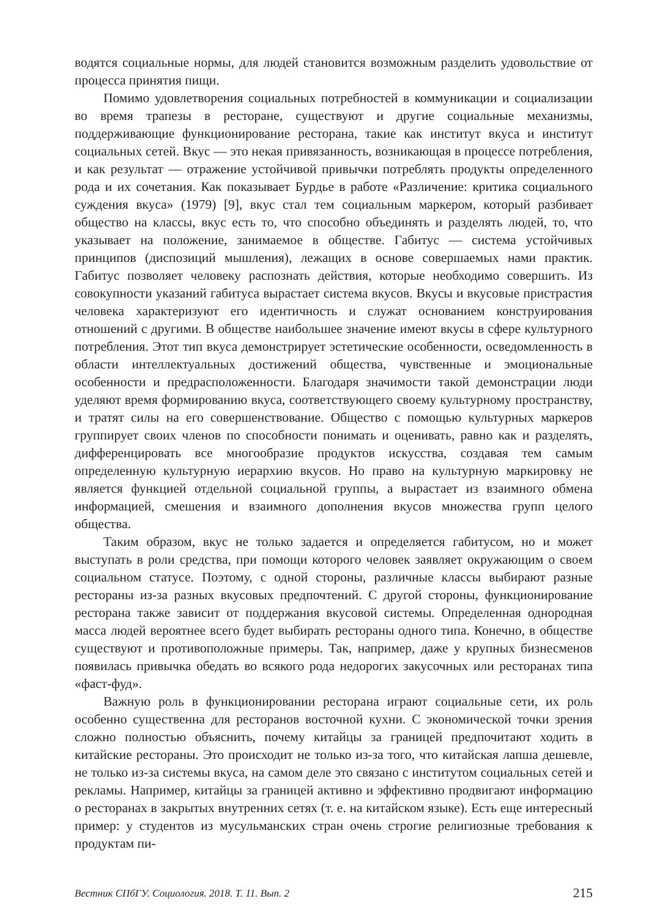водятся социальные нормы, для людей становится возможным разделить удовольствие от процесса принятия пищи.
Помимо удовлетворения социальных потребностей в коммуникации и социализации во время трапезы в ресторане, существуют и другие социальные механизмы, поддерживающие функционирование ресторана, такие как институт вкуса и институт социальных сетей. Вкус — это некая привязанность, возникающая в процессе потребления, и как результат — отражение устойчивой привычки потреблять продукты определенного рода и их сочетания. Как показывает Бурдье в работе «Различение: критика социального суждения вкуса» (1979) [9], вкус стал тем социальным маркером, который разбивает общество на классы, вкус есть то, что способно объединять и разделять людей, то, что указывает на положение, занимаемое в обществе. Габитус — система устойчивых принципов (диспозиций мышления), лежащих в основе совершаемых нами практик. Габитус позволяет человеку распознать действия, которые необходимо совершить. Из совокупности указаний габитуса вырастает система вкусов. Вкусы и вкусовые пристрастия человека характеризуют его идентичность и служат основанием конструирования отношений с другими. В обществе наибольшее значение имеют вкусы в сфере культурного потребления. Этот тип вкуса демонстрирует эстетические особенности, осведомленность в области интеллектуальных достижений общества, чувственные и эмоциональные особенности и предрасположенности. Благодаря значимости такой демонстрации люди уделяют время формированию вкуса, соответствующего своему культурному пространству, и тратят силы на его совершенствование. Общество с помощью культурных маркеров группирует своих членов по способности понимать и оценивать, равно как и разделять, дифференцировать все многообразие продуктов искусства, создавая тем самым определенную культурную иерархию вкусов. Но право на культурную маркировку не является функцией отдельной социальной группы, а вырастает из взаимного обмена информацией, смешения и взаимного дополнения вкусов множества групп целого общества.
Таким образом, вкус не только задается и определяется габитусом, но и может выступать в роли средства, при помощи которого человек заявляет окружающим о своем социальном статусе. Поэтому, с одной стороны, различные классы выбирают разные рестораны из-за разных вкусовых предпочтений. С другой стороны, функционирование ресторана также зависит от поддержания вкусовой системы. Определенная однородная масса людей вероятнее всего будет выбирать рестораны одного типа. Конечно, в обществе существуют и противоположные примеры. Так, например, даже у крупных бизнесменов появилась привычка обедать во всякого рода недорогих закусочных или ресторанах типа «фаст-фуд».
Важную роль в функционировании ресторана играют социальные сети, их роль особенно существенна для ресторанов восточной кухни. С экономической точки зрения сложно полностью объяснить, почему китайцы за границей предпочитают ходить в китайские рестораны. Это происходит не только из-за того, что китайская лапша дешевле, не только из-за системы вкуса, на самом деле это связано с институтом социальных сетей и рекламы. Например, китайцы за границей активно и эффективно продвигают информацию о ресторанах в закрытых внутренних сетях (т. е. на китайском языке). Есть еще интересный пример: у студентов из мусульманских стран очень строгие религиозные требования к продуктам пи-
Вестник СПбГУ. Социология. 2018. Т. 11. Вып. 2 215